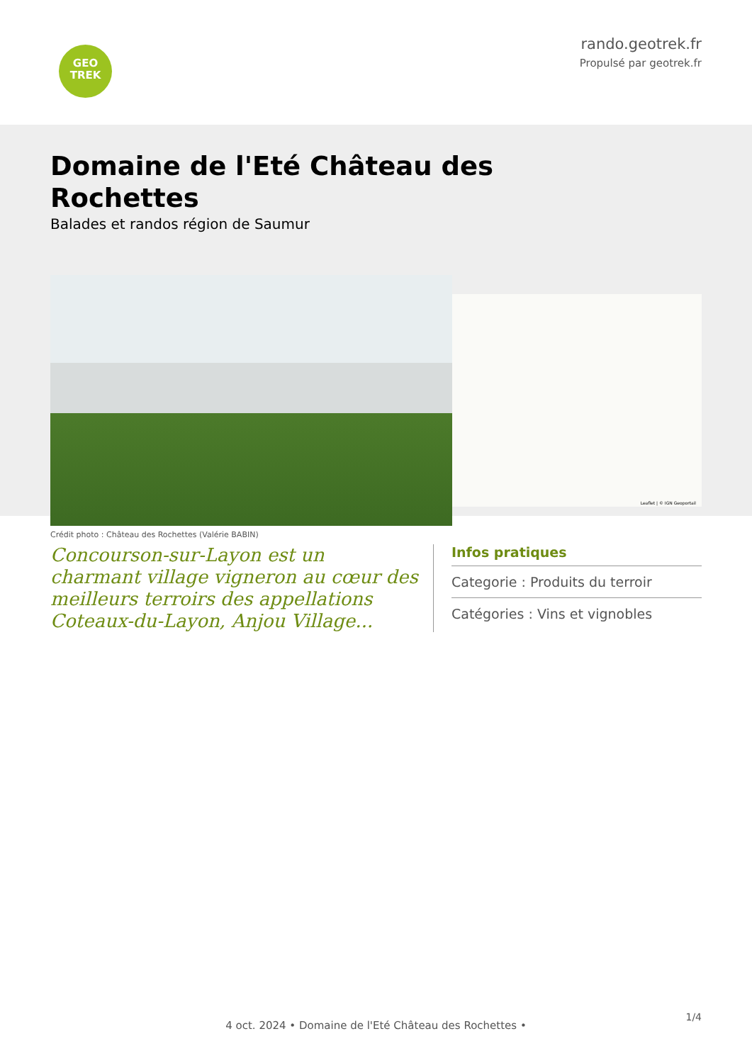GEO
TREK
rando.geotrek.fr
Propulsé par geotrek.fr
Domaine de l'Eté Château des Rochettes
Balades et randos région de Saumur
Crédit photo : Château des Rochettes (Valérie BABIN)
Leaflet | © IGN Geoportail
Concourson-sur-Layon est un charmant village vigneron au cœur des meilleurs terroirs des appellations Coteaux-du-Layon, Anjou Village...
Infos pratiques
Categorie : Produits du terroir
Catégories : Vins et vignobles
1/4
4 oct. 2024 • Domaine de l'Eté Château des Rochettes •